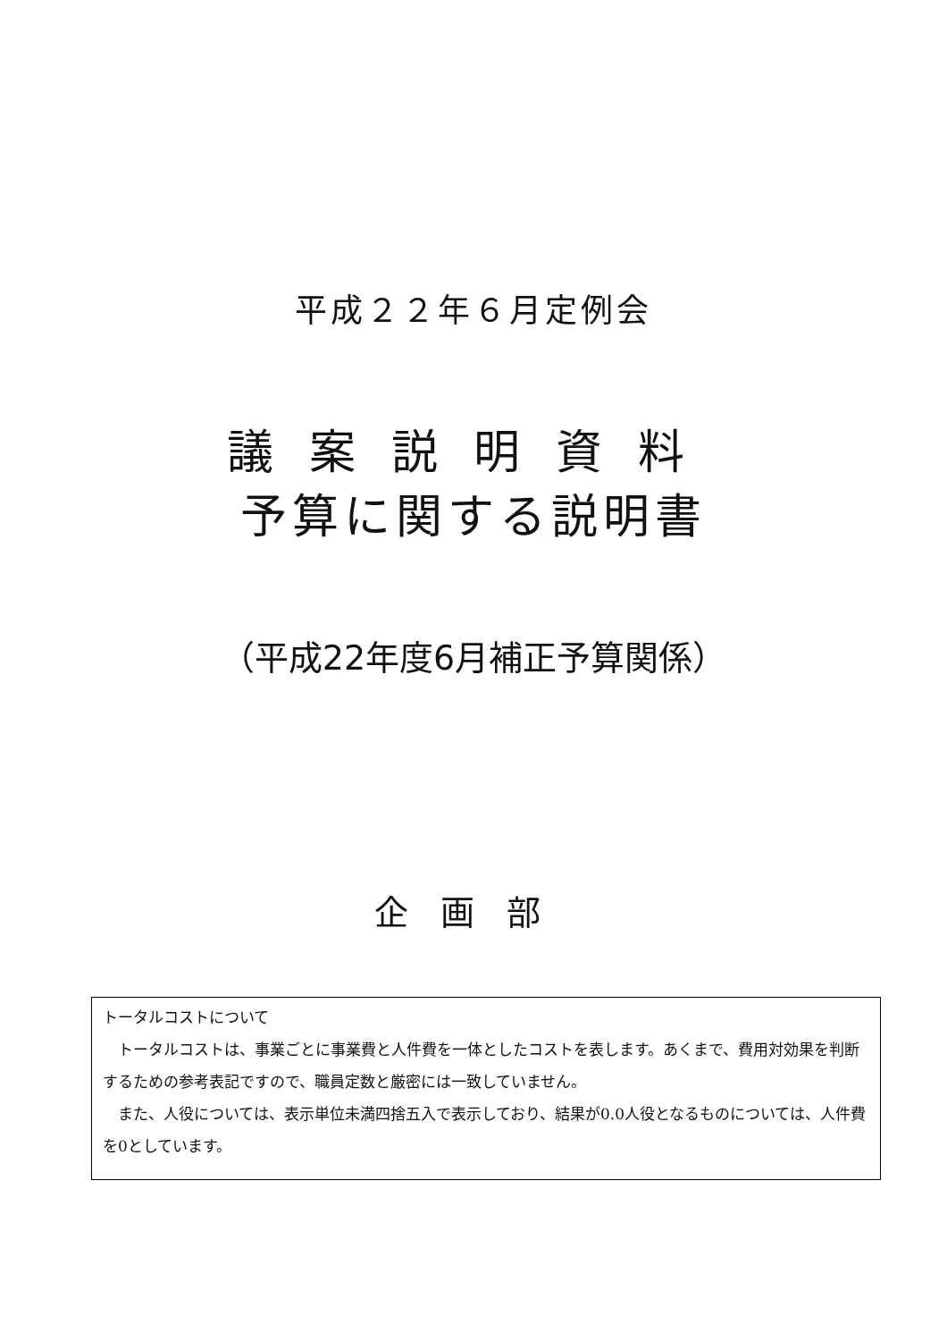平成２２年６月定例会
議案説明資料
予算に関する説明書
（平成22年度6月補正予算関係）
企画部
トータルコストについて
　トータルコストは、事業ごとに事業費と人件費を一体としたコストを表します。あくまで、費用対効果を判断するための参考表記ですので、職員定数と厳密には一致していません。
　また、人役については、表示単位未満四捨五入で表示しており、結果が0.0人役となるものについては、人件費を0としています。